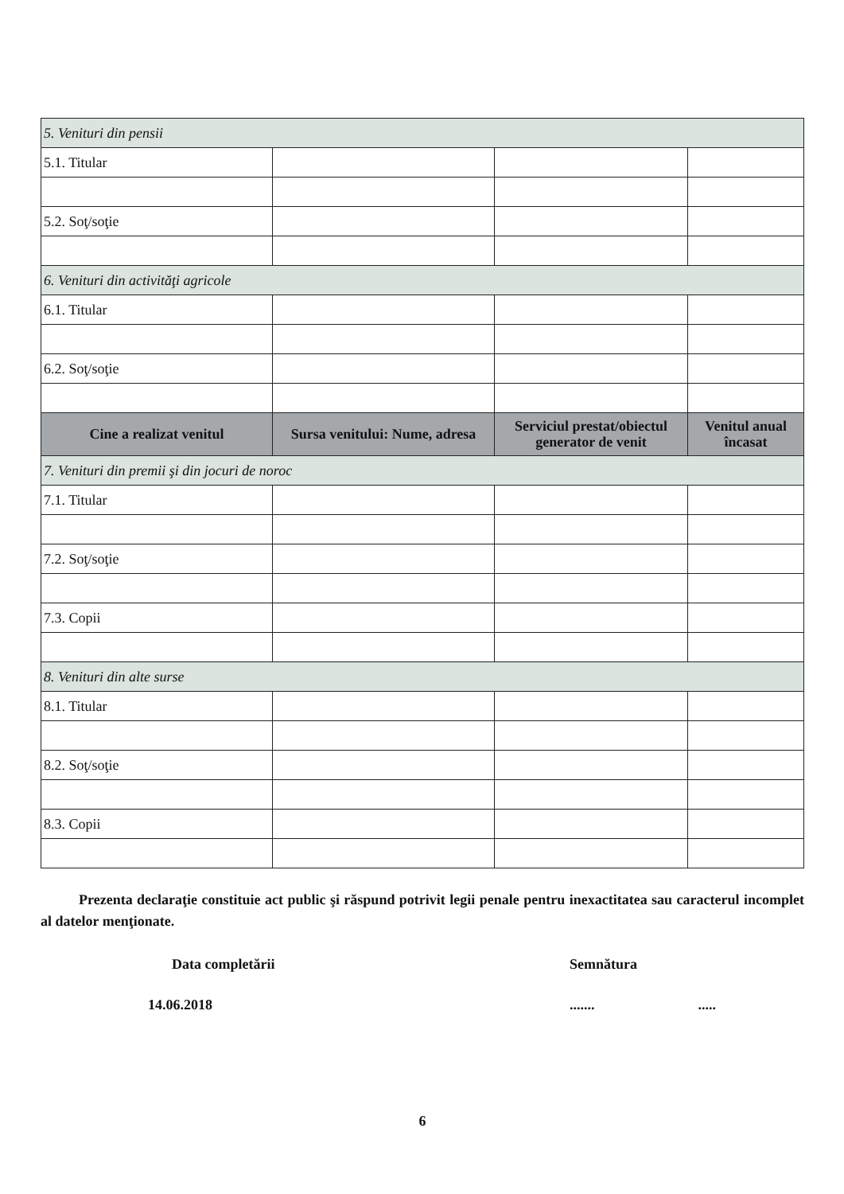| 5. Venituri din pensii | | | |
| 5.1. Titular | | | |
| 5.2. Soţ/soţie | | | |
| 6. Venituri din activităţi agricole | | | |
| 6.1. Titular | | | |
| 6.2. Soţ/soţie | | | |
| Cine a realizat venitul | Sursa venitului: Nume, adresa | Serviciul prestat/obiectul generator de venit | Venitul anual încasat |
| 7. Venituri din premii şi din jocuri de noroc | | | |
| 7.1. Titular | | | |
| 7.2. Soţ/soţie | | | |
| 7.3. Copii | | | |
| 8. Venituri din alte surse | | | |
| 8.1. Titular | | | |
| 8.2. Soţ/soţie | | | |
| 8.3. Copii | | | |
Prezenta declaraţie constituie act public şi răspund potrivit legii penale pentru inexactitatea sau caracterul incomplet al datelor menţionate.
Data completării Semnătura
14.06.2018............
6